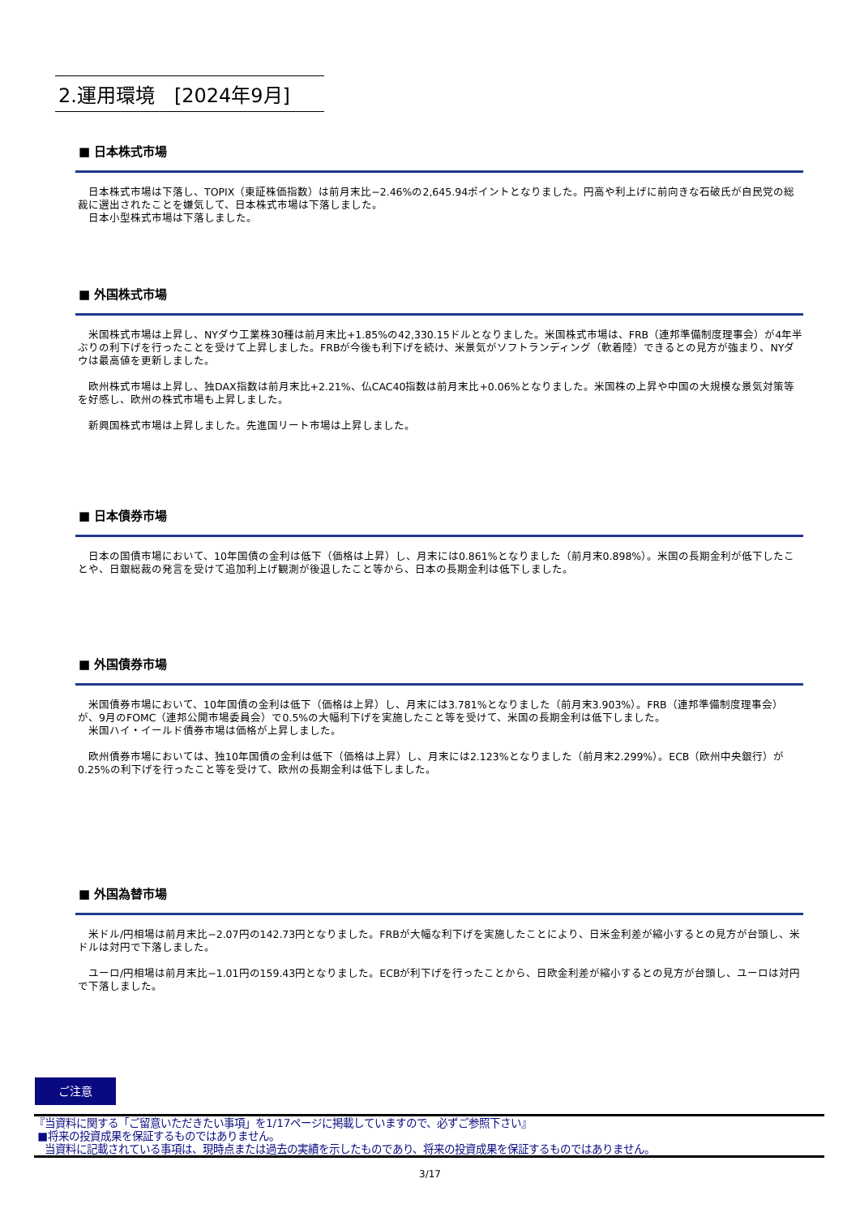2.運用環境　[2024年9月]
■ 日本株式市場
　日本株式市場は下落し、TOPIX（東証株価指数）は前月末比−2.46%の2,645.94ポイントとなりました。円高や利上げに前向きな石破氏が自民党の総裁に選出されたことを嫌気して、日本株式市場は下落しました。
　日本小型株式市場は下落しました。
■ 外国株式市場
　米国株式市場は上昇し、NYダウ工業株30種は前月末比+1.85%の42,330.15ドルとなりました。米国株式市場は、FRB（連邦準備制度理事会）が4年半ぶりの利下げを行ったことを受けて上昇しました。FRBが今後も利下げを続け、米景気がソフトランディング（軟着陸）できるとの見方が強まり、NYダウは最高値を更新しました。
　欧州株式市場は上昇し、独DAX指数は前月末比+2.21%、仏CAC40指数は前月末比+0.06%となりました。米国株の上昇や中国の大規模な景気対策等を好感し、欧州の株式市場も上昇しました。
　新興国株式市場は上昇しました。先進国リート市場は上昇しました。
■ 日本債券市場
　日本の国債市場において、10年国債の金利は低下（価格は上昇）し、月末には0.861%となりました（前月末0.898%）。米国の長期金利が低下したことや、日銀総裁の発言を受けて追加利上げ観測が後退したこと等から、日本の長期金利は低下しました。
■ 外国債券市場
　米国債券市場において、10年国債の金利は低下（価格は上昇）し、月末には3.781%となりました（前月末3.903%）。FRB（連邦準備制度理事会）が、9月のFOMC（連邦公開市場委員会）で0.5%の大幅利下げを実施したこと等を受けて、米国の長期金利は低下しました。
　米国ハイ・イールド債券市場は価格が上昇しました。
　欧州債券市場においては、独10年国債の金利は低下（価格は上昇）し、月末には2.123%となりました（前月末2.299%）。ECB（欧州中央銀行）が0.25%の利下げを行ったこと等を受けて、欧州の長期金利は低下しました。
■ 外国為替市場
　米ドル/円相場は前月末比−2.07円の142.73円となりました。FRBが大幅な利下げを実施したことにより、日米金利差が縮小するとの見方が台頭し、米ドルは対円で下落しました。
　ユーロ/円相場は前月末比−1.01円の159.43円となりました。ECBが利下げを行ったことから、日欧金利差が縮小するとの見方が台頭し、ユーロは対円で下落しました。
ご注意
『当資料に関する「ご留意いただきたい事項」を1/17ページに掲載していますので、必ずご参照下さい』
■将来の投資成果を保証するものではありません。
当資料に記載されている事項は、現時点または過去の実績を示したものであり、将来の投資成果を保証するものではありません。
3/17